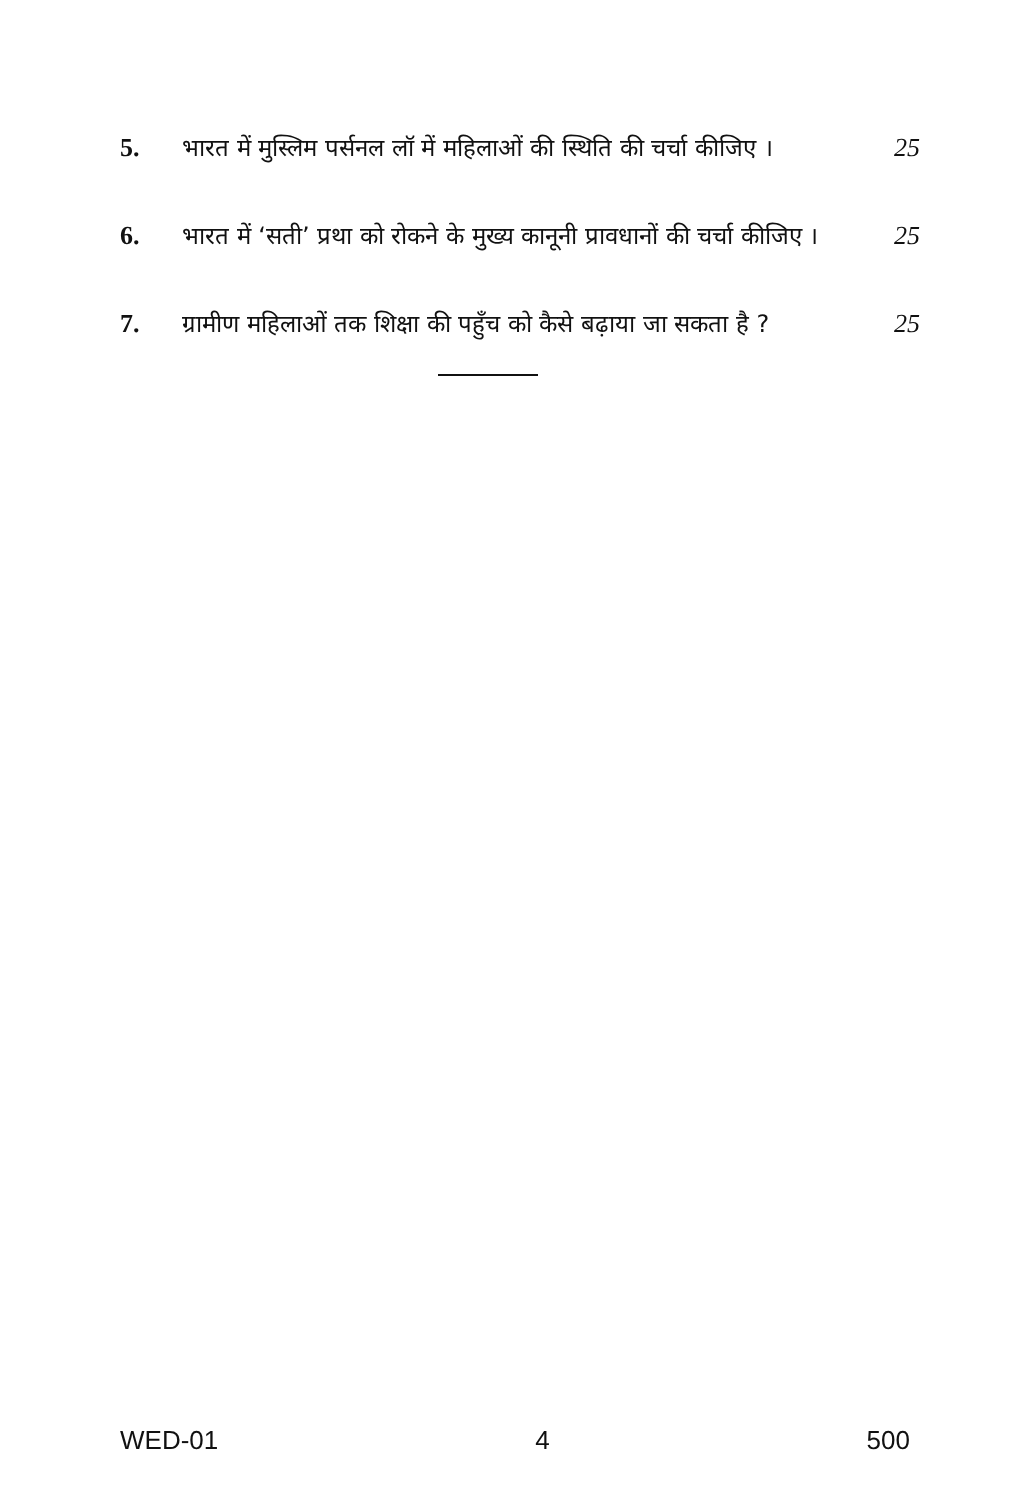5. भारत में मुस्लिम पर्सनल लॉ में महिलाओं की स्थिति की चर्चा कीजिए ।
25
6. भारत में ‘सती’ प्रथा को रोकने के मुख्य कानूनी प्रावधानों की चर्चा कीजिए ।
25
7. ग्रामीण महिलाओं तक शिक्षा की पहुँच को कैसे बढ़ाया जा सकता है ?
25
WED-01 4 500